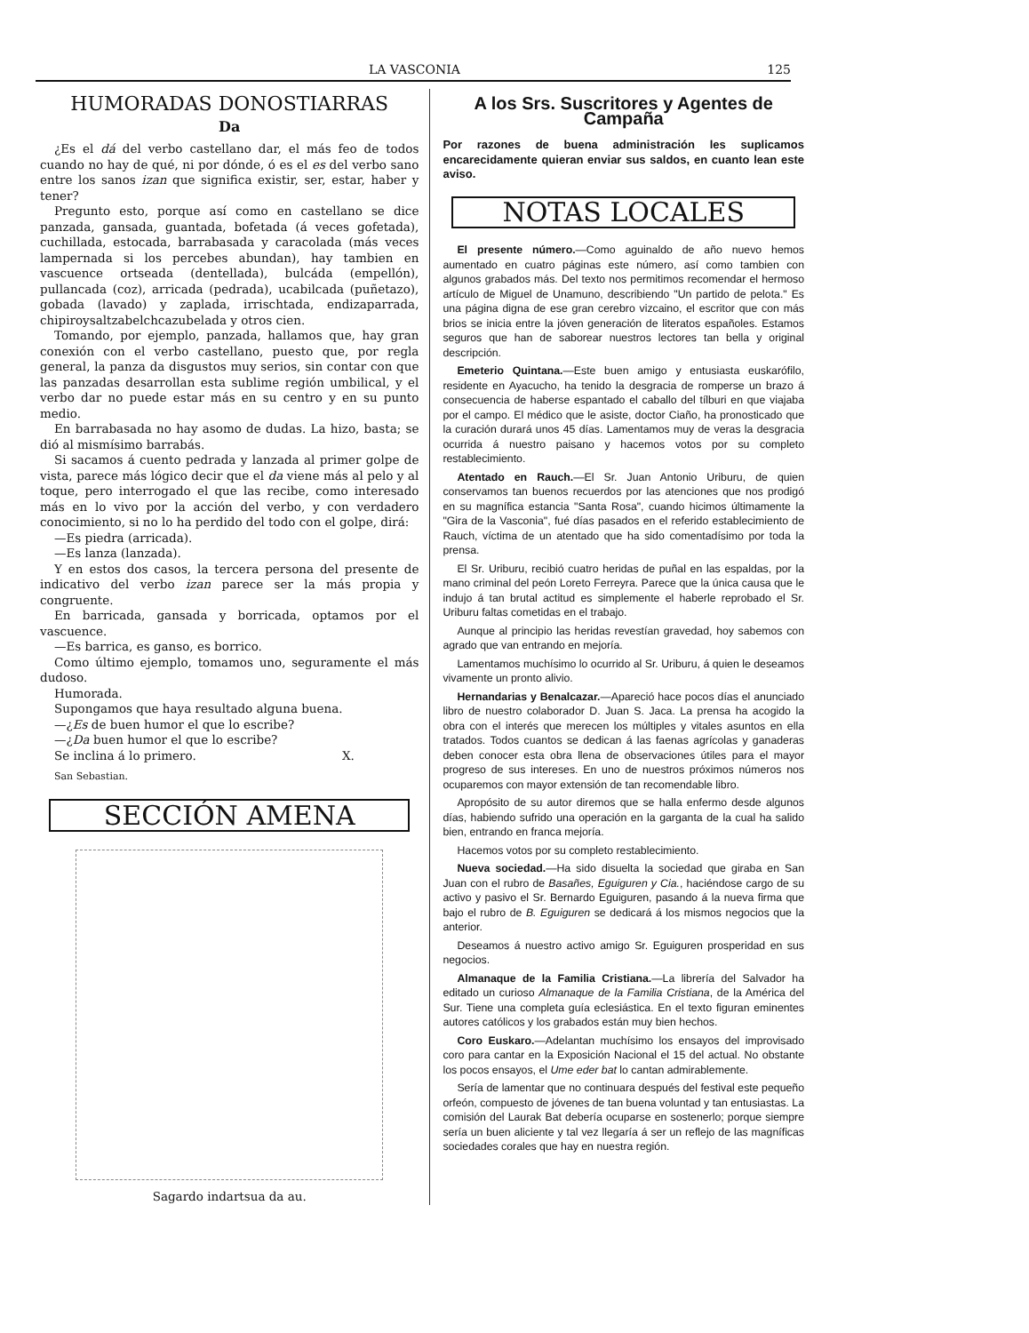LA VASCONIA 125
HUMORADAS DONOSTIARRAS
Da
¿Es el dá del verbo castellano dar, el más feo de todos cuando no hay de qué, ni por dónde, ó es el es del verbo sano entre los sanos izan que significa existir, ser, estar, haber y tener?
Pregunto esto, porque así como en castellano se dice panzada, gansada, guantada, bofetada (á veces gofetada), cuchillada, estocada, barrabasada y caracolada (más veces lampernada si los percebes abundan), hay tambien en vascuence ortseada (dentellada), bulcáda (empellón), pullancada (coz), arricada (pedrada), ucabilcada (puñetazo), gobada (lavado) y zaplada, irrischtada, endizaparrada, chipiroysaltzabelchcazubelada y otros cien.
Tomando, por ejemplo, panzada, hallamos que, hay gran conexión con el verbo castellano, puesto que, por regla general, la panza da disgustos muy serios, sin contar con que las panzadas desarrollan esta sublime región umbilical, y el verbo dar no puede estar más en su centro y en su punto medio.
En barrabasada no hay asomo de dudas. La hizo, basta; se dió al mismísimo barrabás.
Si sacamos á cuento pedrada y lanzada al primer golpe de vista, parece más lógico decir que el da viene más al pelo y al toque, pero interrogado el que las recibe, como interesado más en lo vivo por la acción del verbo, y con verdadero conocimiento, si no lo ha perdido del todo con el golpe, dirá:
—Es piedra (arricada).
—Es lanza (lanzada).
Y en estos dos casos, la tercera persona del presente de indicativo del verbo izan parece ser la más propia y congruente.
En barricada, gansada y borricada, optamos por el vascuence.
—Es barrica, es ganso, es borrico.
Como último ejemplo, tomamos uno, seguramente el más dudoso.
Humorada.
Supongamos que haya resultado alguna buena.
—¿Es de buen humor el que lo escribe?
—¿Da buen humor el que lo escribe?
Se inclina á lo primero. X.
San Sebastian.
SECCIÓN AMENA
Sagardo indartsua da au.
A los Srs. Suscritores y Agentes de Campaña
Por razones de buena administración les suplicamos encarecidamente quieran enviar sus saldos, en cuanto lean este aviso.
NOTAS LOCALES
El presente número.—Como aguinaldo de año nuevo hemos aumentado en cuatro páginas este número, así como tambien con algunos grabados más. Del texto nos permitimos recomendar el hermoso artículo de Miguel de Unamuno, describiendo "Un partido de pelota." Es una página digna de ese gran cerebro vizcaino, el escritor que con más brios se inicia entre la jóven generación de literatos españoles. Estamos seguros que han de saborear nuestros lectores tan bella y original descripción.
Emeterio Quintana.—Este buen amigo y entusiasta euskarófilo, residente en Ayacucho, ha tenido la desgracia de romperse un brazo á consecuencia de haberse espantado el caballo del tílburi en que viajaba por el campo. El médico que le asiste, doctor Ciaño, ha pronosticado que la curación durará unos 45 días. Lamentamos muy de veras la desgracia ocurrida á nuestro paisano y hacemos votos por su completo restablecimiento.
Atentado en Rauch.—El Sr. Juan Antonio Uriburu, de quien conservamos tan buenos recuerdos por las atenciones que nos prodigó en su magnífica estancia "Santa Rosa", cuando hicimos últimamente la "Gira de la Vasconia", fué días pasados en el referido establecimiento de Rauch, víctima de un atentado que ha sido comentadísimo por toda la prensa.
El Sr. Uriburu, recibió cuatro heridas de puñal en las espaldas, por la mano criminal del peón Loreto Ferreyra. Parece que la única causa que le indujo á tan brutal actitud es simplemente el haberle reprobado el Sr. Uriburu faltas cometidas en el trabajo.
Aunque al principio las heridas revestían gravedad, hoy sabemos con agrado que van entrando en mejoría.
Lamentamos muchísimo lo ocurrido al Sr. Uriburu, á quien le deseamos vivamente un pronto alivio.
Hernandarias y Benalcazar.—Apareció hace pocos días el anunciado libro de nuestro colaborador D. Juan S. Jaca. La prensa ha acogido la obra con el interés que merecen los múltiples y vitales asuntos en ella tratados. Todos cuantos se dedican á las faenas agrícolas y ganaderas deben conocer esta obra llena de observaciones útiles para el mayor progreso de sus intereses. En uno de nuestros próximos números nos ocuparemos con mayor extensión de tan recomendable libro.
Apropósito de su autor diremos que se halla enfermo desde algunos días, habiendo sufrido una operación en la garganta de la cual ha salido bien, entrando en franca mejoría.
Hacemos votos por su completo restablecimiento.
Nueva sociedad.—Ha sido disuelta la sociedad que giraba en San Juan con el rubro de Basañes, Eguiguren y Cia., haciéndose cargo de su activo y pasivo el Sr. Bernardo Eguiguren, pasando á la nueva firma que bajo el rubro de B. Eguiguren se dedicará á los mismos negocios que la anterior.
Deseamos á nuestro activo amigo Sr. Eguiguren prosperidad en sus negocios.
Almanaque de la Familia Cristiana.—La librería del Salvador ha editado un curioso Almanaque de la Familia Cristiana, de la América del Sur. Tiene una completa guía eclesiástica. En el texto figuran eminentes autores católicos y los grabados están muy bien hechos.
Coro Euskaro.—Adelantan muchísimo los ensayos del improvisado coro para cantar en la Exposición Nacional el 15 del actual. No obstante los pocos ensayos, el Ume eder bat lo cantan admirablemente.
Sería de lamentar que no continuara después del festival este pequeño orfeón, compuesto de jóvenes de tan buena voluntad y tan entusiastas. La comisión del Laurak Bat debería ocuparse en sostenerlo; porque siempre sería un buen aliciente y tal vez llegaría á ser un reflejo de las magníficas sociedades corales que hay en nuestra región.